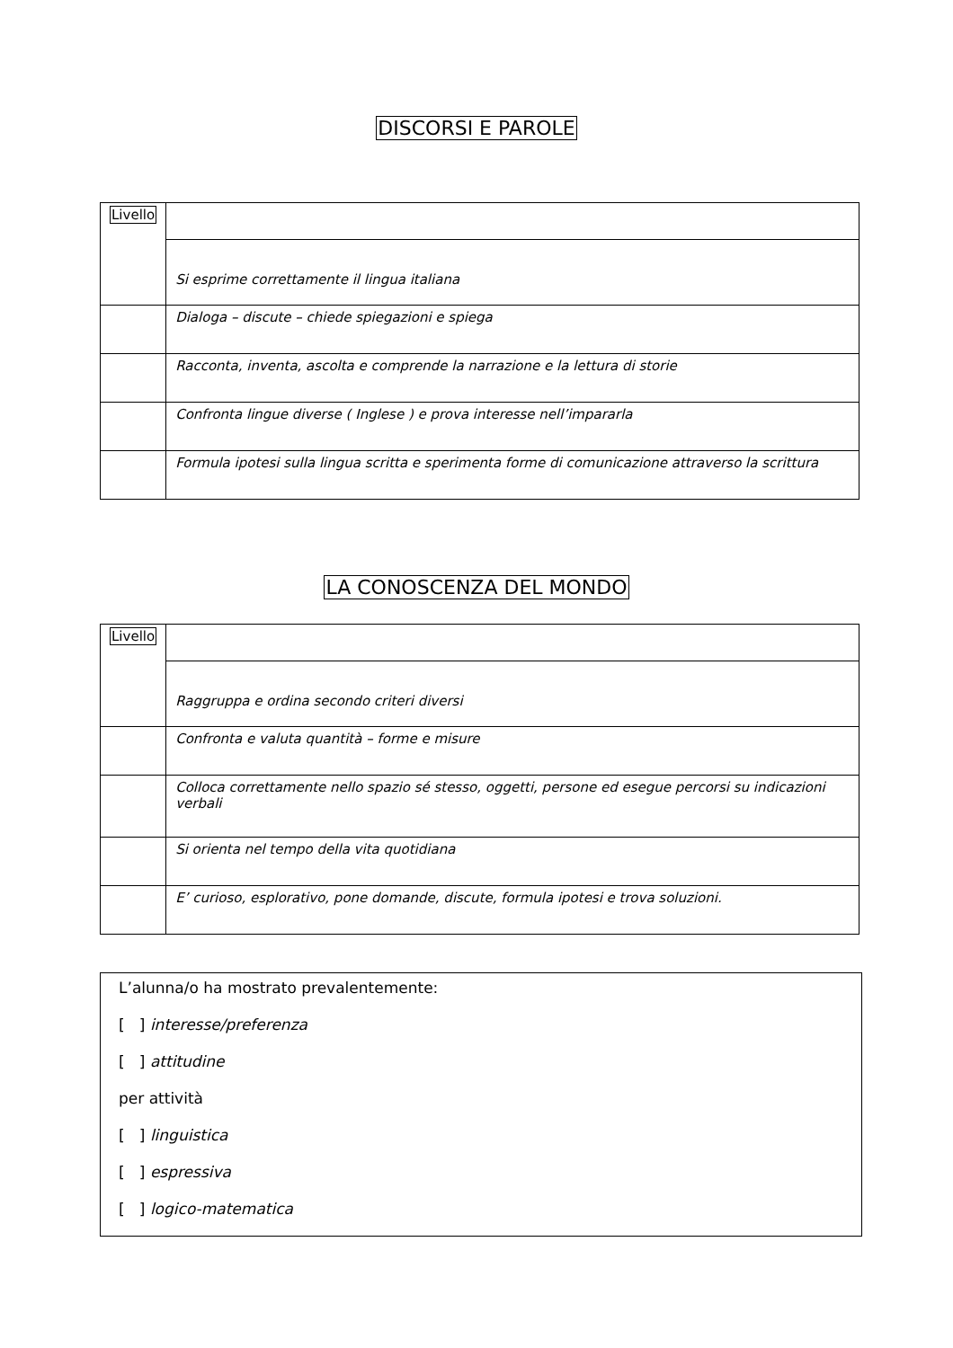DISCORSI E PAROLE
| Livello | Si esprime correttamente il lingua italiana |
| | Dialoga – discute – chiede spiegazioni e spiega |
| | Racconta, inventa, ascolta e comprende la narrazione e la lettura di storie |
| | Confronta lingue diverse ( Inglese ) e prova interesse nell’impararla |
| | Formula ipotesi sulla lingua scritta e sperimenta forme di comunicazione attraverso la scrittura |
LA CONOSCENZA DEL MONDO
| Livello | Raggruppa e ordina secondo criteri diversi |
| | Confronta e valuta quantità – forme e misure |
| | Colloca correttamente nello spazio sé stesso, oggetti, persone ed esegue percorsi su indicazioni verbali |
| | Si orienta nel tempo della vita quotidiana |
| | E’ curioso, esplorativo, pone domande, discute, formula ipotesi e trova soluzioni. |
L’alunna/o ha mostrato prevalentemente:
[ ] interesse/preferenza
[ ] attitudine
per attività
[ ] linguistica
[ ] espressiva
[ ] logico-matematica